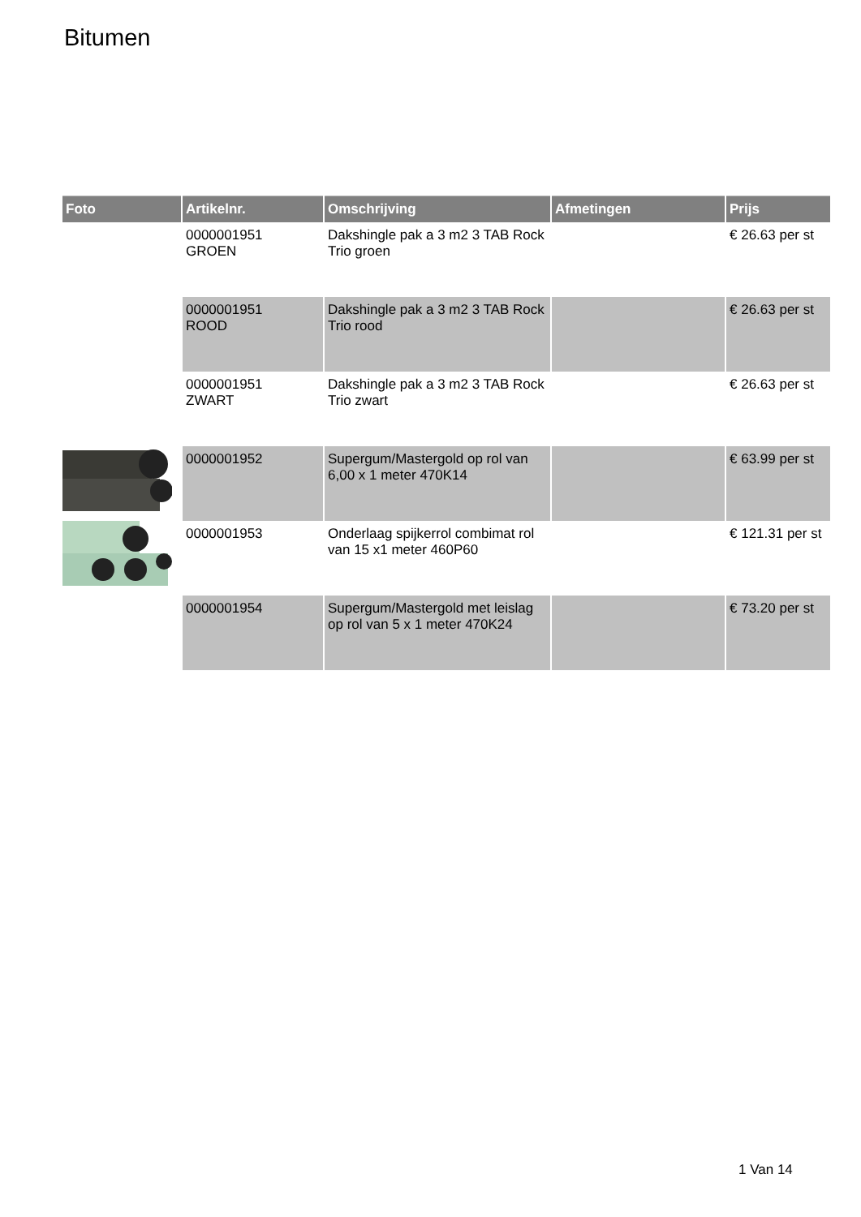Bitumen
| Foto | Artikelnr. | Omschrijving | Afmetingen | Prijs |
| --- | --- | --- | --- | --- |
| | 0000001951 GROEN | Dakshingle pak a 3 m2 3 TAB Rock Trio groen | | € 26.63 per st |
| | 0000001951 ROOD | Dakshingle pak a 3 m2 3 TAB Rock Trio rood | | € 26.63 per st |
| | 0000001951 ZWART | Dakshingle pak a 3 m2 3 TAB Rock Trio zwart | | € 26.63 per st |
| | 0000001952 | Supergum/Mastergold op rol van 6,00 x 1 meter 470K14 | | € 63.99 per st |
| | 0000001953 | Onderlaag spijkerrol combimat rol van 15 x1 meter 460P60 | | € 121.31 per st |
| | 0000001954 | Supergum/Mastergold met leislag op rol van 5 x 1 meter 470K24 | | € 73.20 per st |
1 Van 14